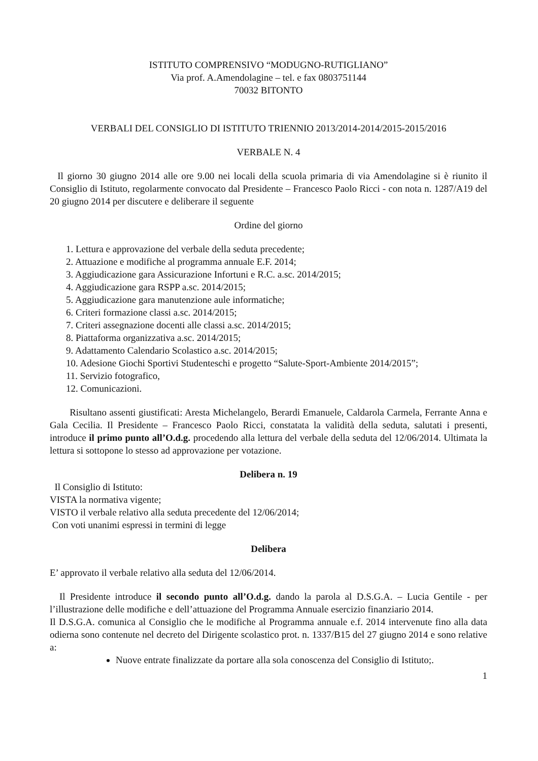ISTITUTO COMPRENSIVO “MODUGNO-RUTIGLIANO”
Via prof. A.Amendolagine – tel. e fax 0803751144
70032 BITONTO
VERBALI DEL CONSIGLIO DI ISTITUTO TRIENNIO 2013/2014-2014/2015-2015/2016
VERBALE N. 4
Il giorno 30 giugno 2014 alle ore 9.00 nei locali della scuola primaria di via Amendolagine si è riunito il Consiglio di Istituto, regolarmente convocato dal Presidente – Francesco Paolo Ricci - con nota n. 1287/A19 del 20 giugno 2014 per discutere e deliberare il seguente
Ordine del giorno
1. Lettura e approvazione del verbale della seduta precedente;
2. Attuazione e modifiche al programma annuale E.F. 2014;
3. Aggiudicazione gara Assicurazione Infortuni e R.C. a.sc. 2014/2015;
4. Aggiudicazione gara RSPP a.sc. 2014/2015;
5. Aggiudicazione gara manutenzione aule informatiche;
6. Criteri formazione classi a.sc. 2014/2015;
7. Criteri assegnazione docenti alle classi a.sc. 2014/2015;
8. Piattaforma organizzativa a.sc. 2014/2015;
9. Adattamento Calendario Scolastico a.sc. 2014/2015;
10. Adesione Giochi Sportivi Studenteschi e progetto “Salute-Sport-Ambiente 2014/2015”;
11. Servizio fotografico,
12. Comunicazioni.
Risultano assenti giustificati: Aresta Michelangelo, Berardi Emanuele, Caldarola Carmela, Ferrante Anna e Gala Cecilia. Il Presidente – Francesco Paolo Ricci, constatata la validità della seduta, salutati i presenti, introduce il primo punto all’O.d.g. procedendo alla lettura del verbale della seduta del 12/06/2014. Ultimata la lettura si sottopone lo stesso ad approvazione per votazione.
Delibera n. 19
Il Consiglio di Istituto:
VISTA la normativa vigente;
VISTO il verbale relativo alla seduta precedente del 12/06/2014;
Con voti unanimi espressi in termini di legge
Delibera
E’ approvato il verbale relativo alla seduta del 12/06/2014.
Il Presidente introduce il secondo punto all’O.d.g. dando la parola al D.S.G.A. – Lucia Gentile - per l’illustrazione delle modifiche e dell’attuazione del Programma Annuale esercizio finanziario 2014.
Il D.S.G.A. comunica al Consiglio che le modifiche al Programma annuale e.f. 2014 intervenute fino alla data odierna sono contenute nel decreto del Dirigente scolastico prot. n. 1337/B15 del 27 giugno 2014 e sono relative a:
Nuove entrate finalizzate da portare alla sola conoscenza del Consiglio di Istituto;.
1